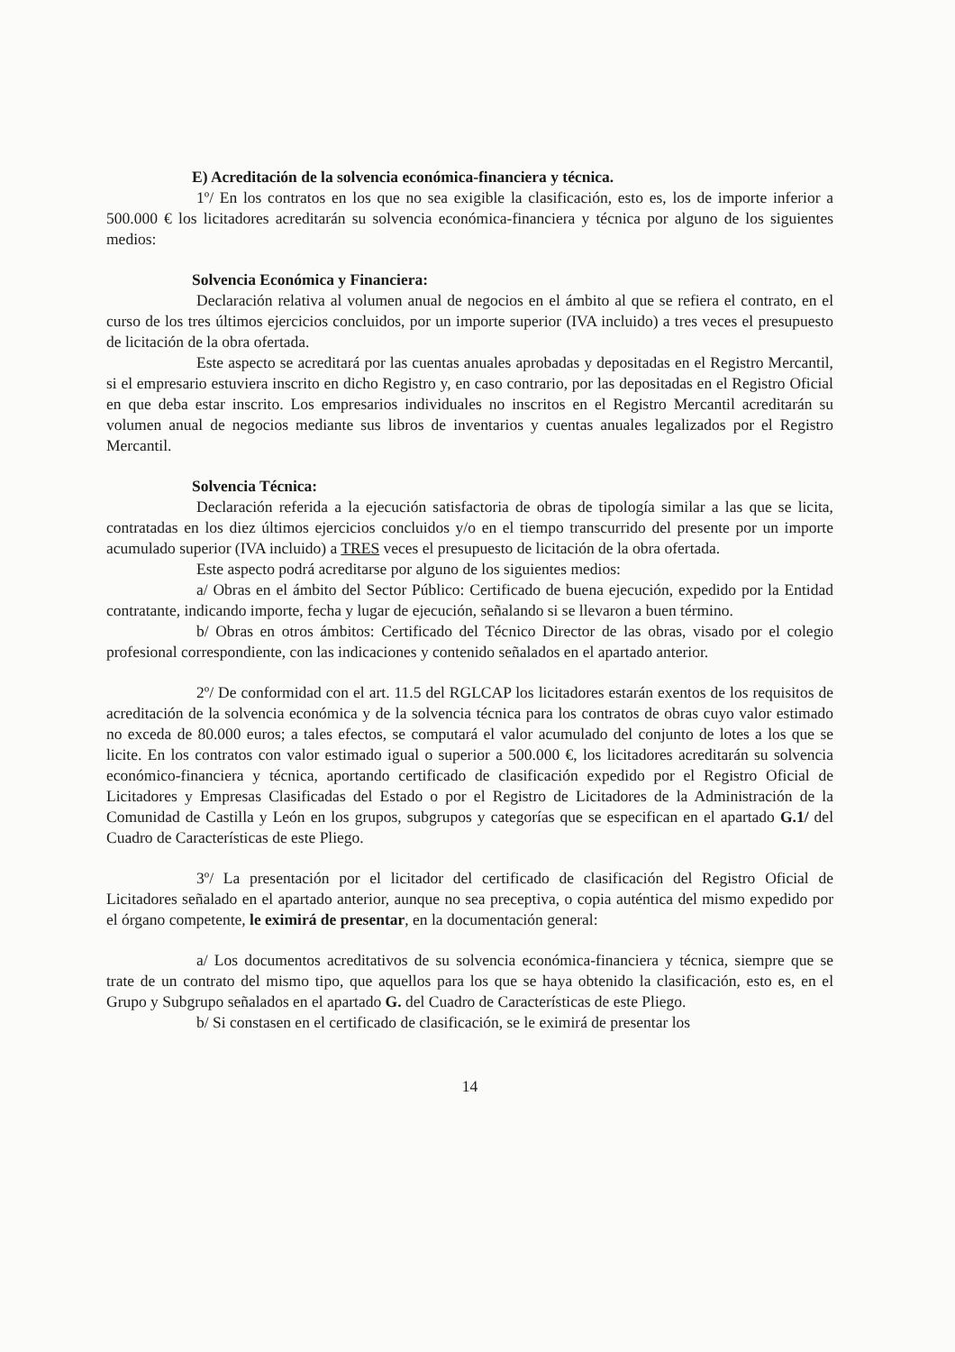E) Acreditación de la solvencia económica-financiera y técnica.
1º/ En los contratos en los que no sea exigible la clasificación, esto es, los de importe inferior a 500.000 € los licitadores acreditarán su solvencia económica-financiera y técnica por alguno de los siguientes medios:
Solvencia Económica y Financiera:
Declaración relativa al volumen anual de negocios en el ámbito al que se refiera el contrato, en el curso de los tres últimos ejercicios concluidos, por un importe superior (IVA incluido) a tres veces el presupuesto de licitación de la obra ofertada.
Este aspecto se acreditará por las cuentas anuales aprobadas y depositadas en el Registro Mercantil, si el empresario estuviera inscrito en dicho Registro y, en caso contrario, por las depositadas en el Registro Oficial en que deba estar inscrito. Los empresarios individuales no inscritos en el Registro Mercantil acreditarán su volumen anual de negocios mediante sus libros de inventarios y cuentas anuales legalizados por el Registro Mercantil.
Solvencia Técnica:
Declaración referida a la ejecución satisfactoria de obras de tipología similar a las que se licita, contratadas en los diez últimos ejercicios concluidos y/o en el tiempo transcurrido del presente por un importe acumulado superior (IVA incluido) a TRES veces el presupuesto de licitación de la obra ofertada.
Este aspecto podrá acreditarse por alguno de los siguientes medios:
a/ Obras en el ámbito del Sector Público: Certificado de buena ejecución, expedido por la Entidad contratante, indicando importe, fecha y lugar de ejecución, señalando si se llevaron a buen término.
b/ Obras en otros ámbitos: Certificado del Técnico Director de las obras, visado por el colegio profesional correspondiente, con las indicaciones y contenido señalados en el apartado anterior.
2º/ De conformidad con el art. 11.5 del RGLCAP los licitadores estarán exentos de los requisitos de acreditación de la solvencia económica y de la solvencia técnica para los contratos de obras cuyo valor estimado no exceda de 80.000 euros; a tales efectos, se computará el valor acumulado del conjunto de lotes a los que se licite. En los contratos con valor estimado igual o superior a 500.000 €, los licitadores acreditarán su solvencia económico-financiera y técnica, aportando certificado de clasificación expedido por el Registro Oficial de Licitadores y Empresas Clasificadas del Estado o por el Registro de Licitadores de la Administración de la Comunidad de Castilla y León en los grupos, subgrupos y categorías que se especifican en el apartado G.1/ del Cuadro de Características de este Pliego.
3º/ La presentación por el licitador del certificado de clasificación del Registro Oficial de Licitadores señalado en el apartado anterior, aunque no sea preceptiva, o copia auténtica del mismo expedido por el órgano competente, le eximirá de presentar, en la documentación general:
a/ Los documentos acreditativos de su solvencia económica-financiera y técnica, siempre que se trate de un contrato del mismo tipo, que aquellos para los que se haya obtenido la clasificación, esto es, en el Grupo y Subgrupo señalados en el apartado G. del Cuadro de Características de este Pliego.
b/ Si constasen en el certificado de clasificación, se le eximirá de presentar los
14